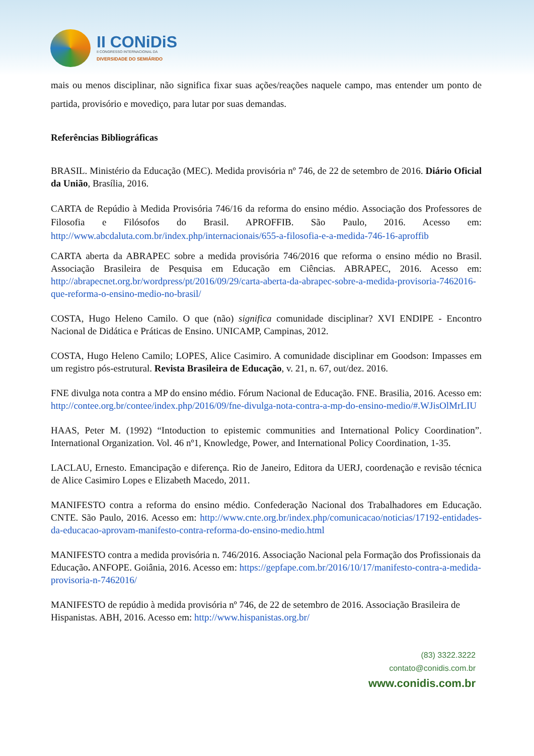II CONiDiS
II CONGRESSO INTERNACIONAL DA
DIVERSIDADE DO SEMIÁRIDO
mais ou menos disciplinar, não significa fixar suas ações/reações naquele campo, mas entender um ponto de partida, provisório e movediço, para lutar por suas demandas.
Referências Bibliográficas
BRASIL. Ministério da Educação (MEC). Medida provisória nº 746, de 22 de setembro de 2016. Diário Oficial da União, Brasília, 2016.
CARTA de Repúdio à Medida Provisória 746/16 da reforma do ensino médio. Associação dos Professores de Filosofia e Filósofos do Brasil. APROFFIB. São Paulo, 2016. Acesso em: http://www.abcdaluta.com.br/index.php/internacionais/655-a-filosofia-e-a-medida-746-16-aproffib
CARTA aberta da ABRAPEC sobre a medida provisória 746/2016 que reforma o ensino médio no Brasil. Associação Brasileira de Pesquisa em Educação em Ciências. ABRAPEC, 2016. Acesso em: http://abrapecnet.org.br/wordpress/pt/2016/09/29/carta-aberta-da-abrapec-sobre-a-medida-provisoria-7462016-que-reforma-o-ensino-medio-no-brasil/
COSTA, Hugo Heleno Camilo. O que (não) significa comunidade disciplinar? XVI ENDIPE - Encontro Nacional de Didática e Práticas de Ensino. UNICAMP, Campinas, 2012.
COSTA, Hugo Heleno Camilo; LOPES, Alice Casimiro. A comunidade disciplinar em Goodson: Impasses em um registro pós-estrutural. Revista Brasileira de Educação, v. 21, n. 67, out/dez. 2016.
FNE divulga nota contra a MP do ensino médio. Fórum Nacional de Educação. FNE. Brasilia, 2016. Acesso em: http://contee.org.br/contee/index.php/2016/09/fne-divulga-nota-contra-a-mp-do-ensino-medio/#.WJisOlMrLIU
HAAS, Peter M. (1992) “Intoduction to epistemic communities and International Policy Coordination”. International Organization. Vol. 46 nº1, Knowledge, Power, and International Policy Coordination, 1-35.
LACLAU, Ernesto. Emancipação e diferença. Rio de Janeiro, Editora da UERJ, coordenação e revisão técnica de Alice Casimiro Lopes e Elizabeth Macedo, 2011.
MANIFESTO contra a reforma do ensino médio. Confederação Nacional dos Trabalhadores em Educação. CNTE. São Paulo, 2016. Acesso em: http://www.cnte.org.br/index.php/comunicacao/noticias/17192-entidades-da-educacao-aprovam-manifesto-contra-reforma-do-ensino-medio.html
MANIFESTO contra a medida provisória n. 746/2016. Associação Nacional pela Formação dos Profissionais da Educação. ANFOPE. Goiânia, 2016. Acesso em: https://gepfape.com.br/2016/10/17/manifesto-contra-a-medida-provisoria-n-7462016/
MANIFESTO de repúdio à medida provisória nº 746, de 22 de setembro de 2016. Associação Brasileira de Hispanistas. ABH, 2016. Acesso em: http://www.hispanistas.org.br/
(83) 3322.3222
contato@conidis.com.br
www.conidis.com.br